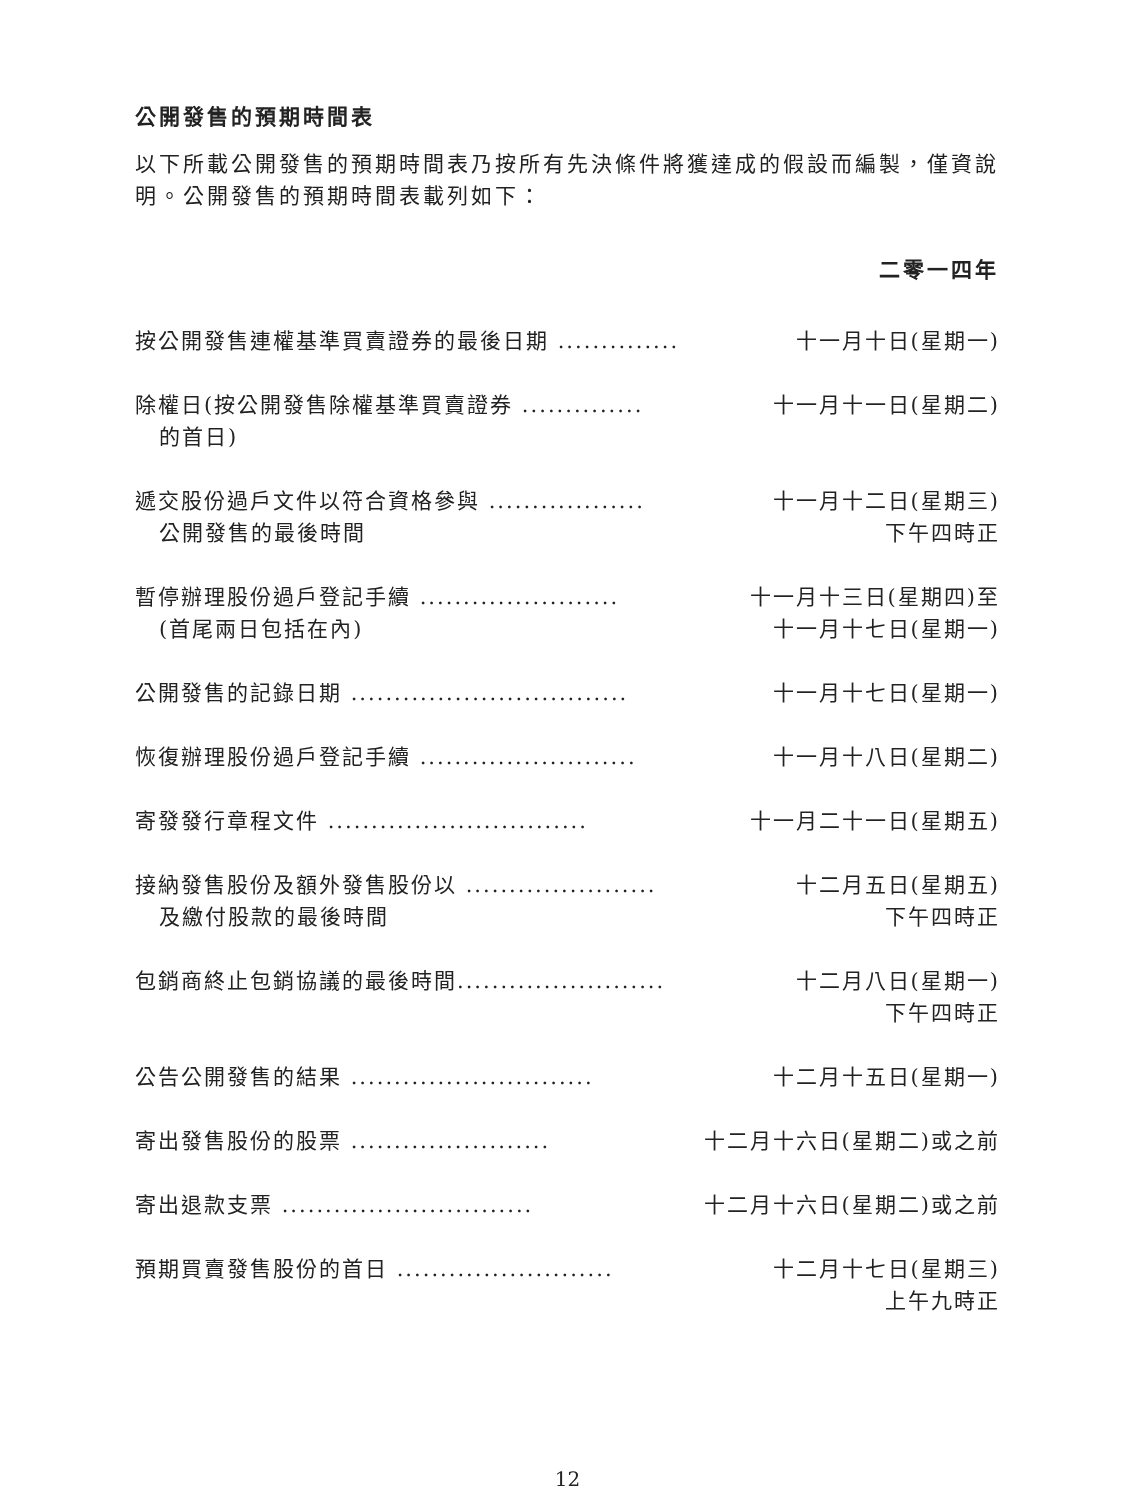公開發售的預期時間表
以下所載公開發售的預期時間表乃按所有先決條件將獲達成的假設而編製，僅資說明。公開發售的預期時間表載列如下：
| | 二零一四年 |
| --- | --- |
| 按公開發售連權基準買賣證券的最後日期 .............. | 十一月十日(星期一) |
| 除權日(按公開發售除權基準買賣證券 .............. 的首日) | 十一月十一日(星期二) |
| 遞交股份過戶文件以符合資格參與 .................. 公開發售的最後時間 | 十一月十二日(星期三) 下午四時正 |
| 暫停辦理股份過戶登記手續 ....................... (首尾兩日包括在內) | 十一月十三日(星期四)至 十一月十七日(星期一) |
| 公開發售的記錄日期 ................................ | 十一月十七日(星期一) |
| 恢復辦理股份過戶登記手續 ......................... | 十一月十八日(星期二) |
| 寄發發行章程文件 .............................. | 十一月二十一日(星期五) |
| 接納發售股份及額外發售股份以 ...................... 及繳付股款的最後時間 | 十二月五日(星期五) 下午四時正 |
| 包銷商終止包銷協議的最後時間........................ | 十二月八日(星期一) 下午四時正 |
| 公告公開發售的結果 ............................ | 十二月十五日(星期一) |
| 寄出發售股份的股票 ....................... | 十二月十六日(星期二)或之前 |
| 寄出退款支票 ............................. | 十二月十六日(星期二)或之前 |
| 預期買賣發售股份的首日 ......................... | 十二月十七日(星期三) 上午九時正 |
12